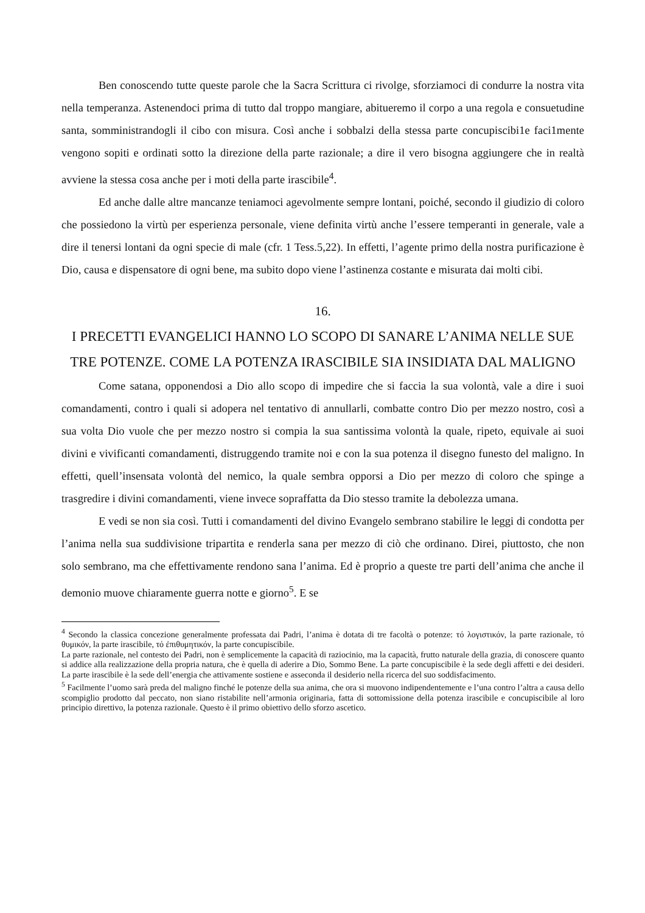Ben conoscendo tutte queste parole che la Sacra Scrittura ci rivolge, sforziamoci di condurre la nostra vita nella temperanza. Astenendoci prima di tutto dal troppo mangiare, abitueremo il corpo a una regola e consuetudine santa, somministrandogli il cibo con misura. Così anche i sobbalzi della stessa parte concupiscibi1e faci1mente vengono sopiti e ordinati sotto la direzione della parte razionale; a dire il vero bisogna aggiungere che in realtà avviene la stessa cosa anche per i moti della parte irascibile<sup>4</sup>.
Ed anche dalle altre mancanze teniamoci agevolmente sempre lontani, poiché, secondo il giudizio di coloro che possiedono la virtù per esperienza personale, viene definita virtù anche l’essere temperanti in generale, vale a dire il tenersi lontani da ogni specie di male (cfr. 1 Tess.5,22). In effetti, l’agente primo della nostra purificazione è Dio, causa e dispensatore di ogni bene, ma subito dopo viene l’astinenza costante e misurata dai molti cibi.
16.
I PRECETTI EVANGELICI HANNO LO SCOPO DI SANARE L’ANIMA NELLE SUE TRE POTENZE. COME LA POTENZA IRASCIBILE SIA INSIDIATA DAL MALIGNO
Come satana, opponendosi a Dio allo scopo di impedire che si faccia la sua volontà, vale a dire i suoi comandamenti, contro i quali si adopera nel tentativo di annullarli, combatte contro Dio per mezzo nostro, così a sua volta Dio vuole che per mezzo nostro si compia la sua santissima volontà la quale, ripeto, equivale ai suoi divini e vivificanti comandamenti, distruggendo tramite noi e con la sua potenza il disegno funesto del maligno. In effetti, quell’insensata volontà del nemico, la quale sembra opporsi a Dio per mezzo di coloro che spinge a trasgredire i divini comandamenti, viene invece sopraffatta da Dio stesso tramite la debolezza umana.
E vedi se non sia così. Tutti i comandamenti del divino Evangelo sembrano stabilire le leggi di condotta per l’anima nella sua suddivisione tripartita e renderla sana per mezzo di ciò che ordinano. Direi, piuttosto, che non solo sembrano, ma che effettivamente rendono sana l’anima. Ed è proprio a queste tre parti dell’anima che anche il demonio muove chiaramente guerra notte e giorno<sup>5</sup>. E se
<sup>4</sup> Secondo la classica concezione generalmente professata dai Padri, l’anima è dotata di tre facoltà o potenze: τό λογιστικόν, la parte razionale, τό θυμικόν, la parte irascibile, τό ἐπιθυμητικόν, la parte concupiscibile.
La parte razionale, nel contesto dei Padri, non è semplicemente la capacità di raziocinio, ma la capacità, frutto naturale della grazia, di conoscere quanto si addice alla realizzazione della propria natura, che è quella di aderire a Dio, Sommo Bene. La parte concupiscibile è la sede degli affetti e dei desideri. La parte irascibile è la sede dell’energia che attivamente sostiene e asseconda il desiderio nella ricerca del suo soddisfacimento.
<sup>5</sup> Facilmente l’uomo sarà preda del maligno finché le potenze della sua anima, che ora si muovono indipendentemente e l’una contro l’altra a causa dello scompiglio prodotto dal peccato, non siano ristabilite nell’armonia originaria, fatta di sottomissione della potenza irascibile e concupiscibile al loro principio direttivo, la potenza razionale. Questo è il primo obiettivo dello sforzo ascetico.